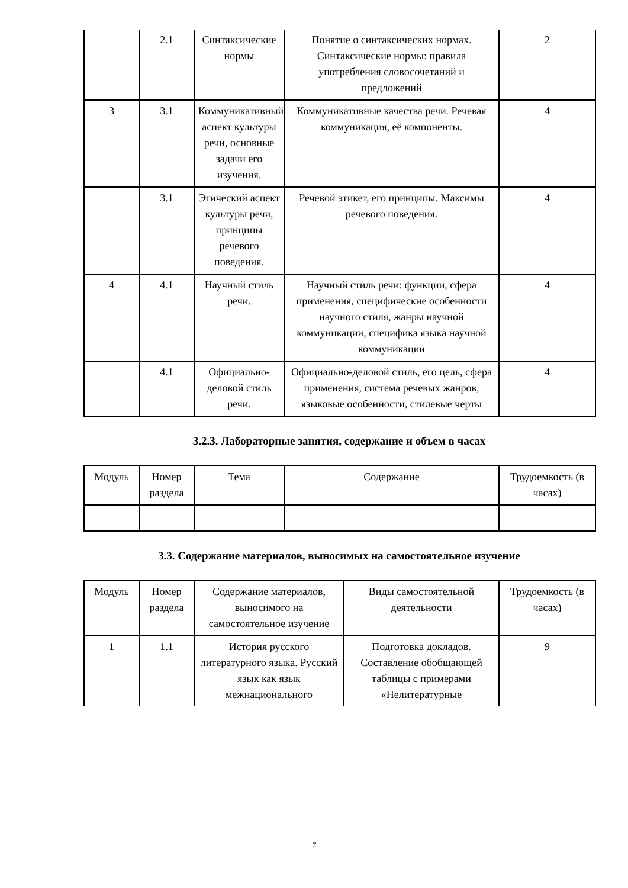| | 2.1 | Синтаксические нормы | Понятие о синтаксических нормах. Синтаксические нормы: правила употребления словосочетаний и предложений | 2 |
| 3 | 3.1 | Коммуникативный аспект культуры речи, основные задачи его изучения. | Коммуникативные качества речи. Речевая коммуникация, её компоненты. | 4 |
| | 3.1 | Этический аспект культуры речи, принципы речевого поведения. | Речевой этикет, его принципы. Максимы речевого поведения. | 4 |
| 4 | 4.1 | Научный стиль речи. | Научный стиль речи: функции, сфера применения, специфические особенности научного стиля, жанры научной коммуникации, специфика языка научной коммуникации | 4 |
| | 4.1 | Официально-деловой стиль речи. | Официально-деловой стиль, его цель, сфера применения, система речевых жанров, языковые особенности, стилевые черты | 4 |
3.2.3. Лабораторные занятия, содержание и объем в часах
| Модуль | Номер раздела | Тема | Содержание | Трудоемкость (в часах) |
| --- | --- | --- | --- | --- |
3.3. Содержание материалов, выносимых на самостоятельное изучение
| Модуль | Номер раздела | Содержание материалов, выносимого на самостоятельное изучение | Виды самостоятельной деятельности | Трудоемкость (в часах) |
| --- | --- | --- | --- | --- |
| 1 | 1.1 | История русского литературного языка. Русский язык как язык межнационального | Подготовка докладов. Составление обобщающей таблицы с примерами «Нелитературные | 9 |
7